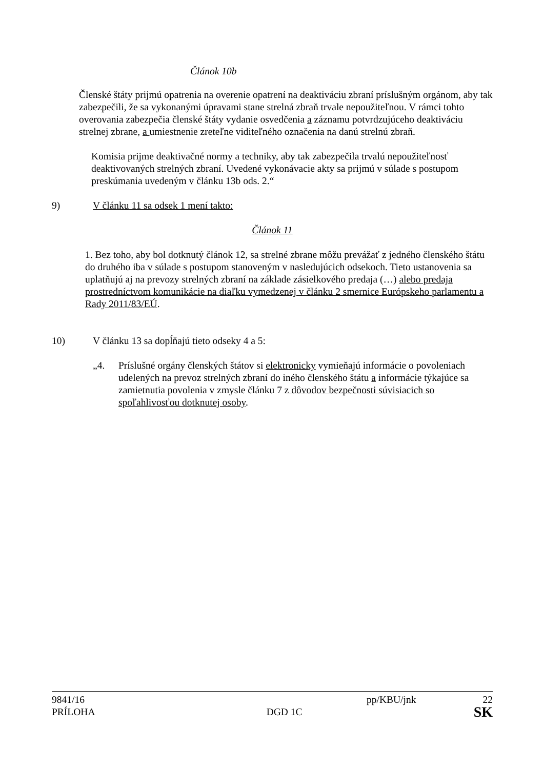Článok 10b
Členské štáty prijmú opatrenia na overenie opatrení na deaktiváciu zbraní príslušným orgánom, aby tak zabezpečili, že sa vykonanými úpravami stane strelná zbraň trvale nepoužiteľnou. V rámci tohto overovania zabezpečia členské štáty vydanie osvedčenia a záznamu potvrdzujúceho deaktiváciu strelnej zbrane, a umiestnenie zreteľne viditeľného označenia na danú strelnú zbraň.
Komisia prijme deaktivačné normy a techniky, aby tak zabezpečila trvalú nepoužiteľnosť deaktivovaných strelných zbraní. Uvedené vykonávacie akty sa prijmú v súlade s postupom preskúmania uvedeným v článku 13b ods. 2.“
9) V článku 11 sa odsek 1 mení takto:
Článok 11
1. Bez toho, aby bol dotknutý článok 12, sa strelné zbrane môžu prevážať z jedného členského štátu do druhého iba v súlade s postupom stanoveným v nasledujúcich odsekoch. Tieto ustanovenia sa uplatňujú aj na prevozy strelných zbraní na základe zásielkového predaja (…) alebo predaja prostredníctvom komunikácie na diaľku vymedzenej v článku 2 smernice Európskeho parlamentu a Rady 2011/83/EÚ.
10) V článku 13 sa dopĺňajú tieto odseky 4 a 5:
„4. Príslušné orgány členských štátov si elektronicky vymieňajú informácie o povoleniach udelených na prevoz strelných zbraní do iného členského štátu a informácie týkajúce sa zamietnutia povolenia v zmysle článku 7 z dôvodov bezpečnosti súvisiacich so spoľahlivosťou dotknutej osoby.
9841/16 pp/KBU/jnk 22
PRÍLOHA DGD 1C SK